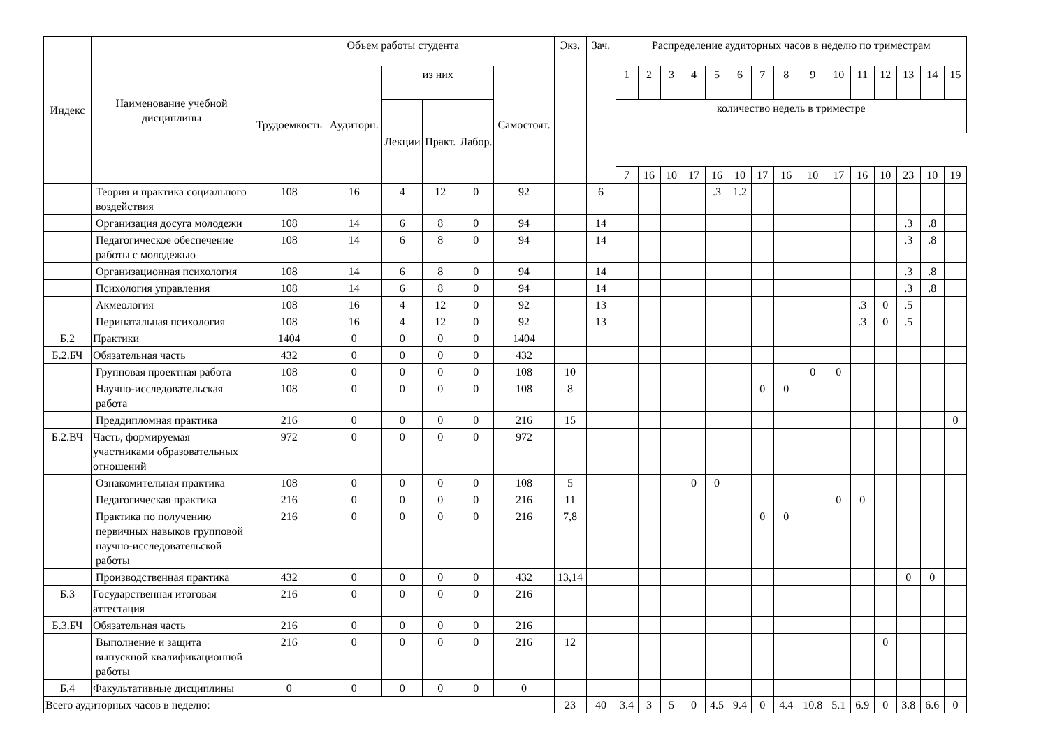| Индекс | Наименование учебной дисциплины | Объем работы студента | | | | | | Экз. | Зач. | Распределение аудиторных часов в неделю по триместрам | | | | | | | | | | | | | | |
| --- | --- | --- | --- | --- | --- | --- | --- | --- | --- | --- | --- | --- | --- | --- | --- | --- | --- | --- | --- | --- | --- | --- | --- | --- |
| | | Трудоемкость | Аудиторн. | из них | | | Самостоят. | | | 1 | 2 | 3 | 4 | 5 | 6 | 7 | 8 | 9 | 10 | 11 | 12 | 13 | 14 | 15 |
| | | | | Лекции | Практ. | Лабор. | | | | количество недель в триместре | | | | | | | | | | | | | | |
| | | | | | | | | | | 7 | 16 | 10 | 17 | 16 | 10 | 17 | 16 | 10 | 17 | 16 | 10 | 23 | 10 | 19 |
| | Теория и практика социального воздействия | 108 | 16 | 4 | 12 | 0 | 92 | | 6 | | | | | .3 | 1.2 | | | | | | | | | |
| | Организация досуга молодежи | 108 | 14 | 6 | 8 | 0 | 94 | | 14 | | | | | | | | | | | | | .3 | .8 | |
| | Педагогическое обеспечение работы с молодежью | 108 | 14 | 6 | 8 | 0 | 94 | | 14 | | | | | | | | | | | | | .3 | .8 | |
| | Организационная психология | 108 | 14 | 6 | 8 | 0 | 94 | | 14 | | | | | | | | | | | | | .3 | .8 | |
| | Психология управления | 108 | 14 | 6 | 8 | 0 | 94 | | 14 | | | | | | | | | | | | | .3 | .8 | |
| | Акмеология | 108 | 16 | 4 | 12 | 0 | 92 | | 13 | | | | | | | | | | | .3 | 0 | .5 | | |
| | Перинатальная психология | 108 | 16 | 4 | 12 | 0 | 92 | | 13 | | | | | | | | | | | .3 | 0 | .5 | | |
| Б.2 | Практики | 1404 | 0 | 0 | 0 | 0 | 1404 | | | | | | | | | | | | | | | | | |
| Б.2.БЧ | Обязательная часть | 432 | 0 | 0 | 0 | 0 | 432 | | | | | | | | | | | | | | | | | |
| | Групповая проектная работа | 108 | 0 | 0 | 0 | 0 | 108 | 10 | | | | | | | | | | 0 | 0 | | | | | |
| | Научно-исследовательская работа | 108 | 0 | 0 | 0 | 0 | 108 | 8 | | | | | | | | 0 | 0 | | | | | | | |
| | Преддипломная практика | 216 | 0 | 0 | 0 | 0 | 216 | 15 | | | | | | | | | | | | | | | | 0 |
| Б.2.ВЧ | Часть, формируемая участниками образовательных отношений | 972 | 0 | 0 | 0 | 0 | 972 | | | | | | | | | | | | | | | | | |
| | Ознакомительная практика | 108 | 0 | 0 | 0 | 0 | 108 | 5 | | | | | 0 | 0 | | | | | | | | | | |
| | Педагогическая практика | 216 | 0 | 0 | 0 | 0 | 216 | 11 | | | | | | | | | | | 0 | 0 | | | | |
| | Практика по получению первичных навыков групповой научно-исследовательской работы | 216 | 0 | 0 | 0 | 0 | 216 | 7,8 | | | | | | | | 0 | 0 | | | | | | | |
| | Производственная практика | 432 | 0 | 0 | 0 | 0 | 432 | 13,14 | | | | | | | | | | | | | | 0 | 0 | |
| Б.3 | Государственная итоговая аттестация | 216 | 0 | 0 | 0 | 0 | 216 | | | | | | | | | | | | | | | | | |
| Б.3.БЧ | Обязательная часть | 216 | 0 | 0 | 0 | 0 | 216 | | | | | | | | | | | | | | | | | |
| | Выполнение и защита выпускной квалификационной работы | 216 | 0 | 0 | 0 | 0 | 216 | 12 | | | | | | | | | | | | | 0 | | | |
| Б.4 | Факультативные дисциплины | 0 | 0 | 0 | 0 | 0 | 0 | | | | | | | | | | | | | | | | | |
| Всего аудиторных часов в неделю: | | | | | | | | 23 | 40 | 3.4 | 3 | 5 | 0 | 4.5 | 9.4 | 0 | 4.4 | 10.8 | 5.1 | 6.9 | 0 | 3.8 | 6.6 | 0 |